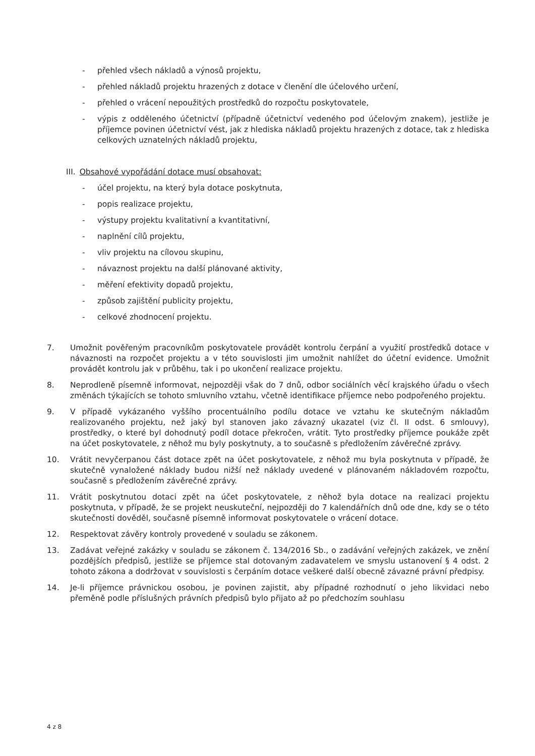- přehled všech nákladů a výnosů projektu,
- přehled nákladů projektu hrazených z dotace v členění dle účelového určení,
- přehled o vrácení nepoužitých prostředků do rozpočtu poskytovatele,
- výpis z odděleného účetnictví (případně účetnictví vedeného pod účelovým znakem), jestliže je příjemce povinen účetnictví vést, jak z hlediska nákladů projektu hrazených z dotace, tak z hlediska celkových uznatelných nákladů projektu,
III. Obsahové vypořádání dotace musí obsahovat:
- účel projektu, na který byla dotace poskytnuta,
- popis realizace projektu,
- výstupy projektu kvalitativní a kvantitativní,
- naplnění cílů projektu,
- vliv projektu na cílovou skupinu,
- návaznost projektu na další plánované aktivity,
- měření efektivity dopadů projektu,
- způsob zajištění publicity projektu,
- celkové zhodnocení projektu.
7. Umožnit pověřeným pracovníkům poskytovatele provádět kontrolu čerpání a využití prostředků dotace v návaznosti na rozpočet projektu a v této souvislosti jim umožnit nahlížet do účetní evidence. Umožnit provádět kontrolu jak v průběhu, tak i po ukončení realizace projektu.
8. Neprodleně písemně informovat, nejpozději však do 7 dnů, odbor sociálních věcí krajského úřadu o všech změnách týkajících se tohoto smluvního vztahu, včetně identifikace příjemce nebo podpořeného projektu.
9. V případě vykázaného vyššího procentuálního podílu dotace ve vztahu ke skutečným nákladům realizovaného projektu, než jaký byl stanoven jako závazný ukazatel (viz čl. II odst. 6 smlouvy), prostředky, o které byl dohodnutý podíl dotace překročen, vrátit. Tyto prostředky příjemce poukáže zpět na účet poskytovatele, z něhož mu byly poskytnuty, a to současně s předložením závěrečné zprávy.
10. Vrátit nevyčerpanou část dotace zpět na účet poskytovatele, z něhož mu byla poskytnuta v případě, že skutečně vynaložené náklady budou nižší než náklady uvedené v plánovaném nákladovém rozpočtu, současně s předložením závěrečné zprávy.
11. Vrátit poskytnutou dotaci zpět na účet poskytovatele, z něhož byla dotace na realizaci projektu poskytnuta, v případě, že se projekt neuskuteční, nejpozději do 7 kalendářních dnů ode dne, kdy se o této skutečnosti dověděl, současně písemně informovat poskytovatele o vrácení dotace.
12. Respektovat závěry kontroly provedené v souladu se zákonem.
13. Zadávat veřejné zakázky v souladu se zákonem č. 134/2016 Sb., o zadávání veřejných zakázek, ve znění pozdějších předpisů, jestliže se příjemce stal dotovaným zadavatelem ve smyslu ustanovení § 4 odst. 2 tohoto zákona a dodržovat v souvislosti s čerpáním dotace veškeré další obecně závazné právní předpisy.
14. Je-li příjemce právnickou osobou, je povinen zajistit, aby případné rozhodnutí o jeho likvidaci nebo přeměně podle příslušných právních předpisů bylo přijato až po předchozím souhlasu
4 z 8